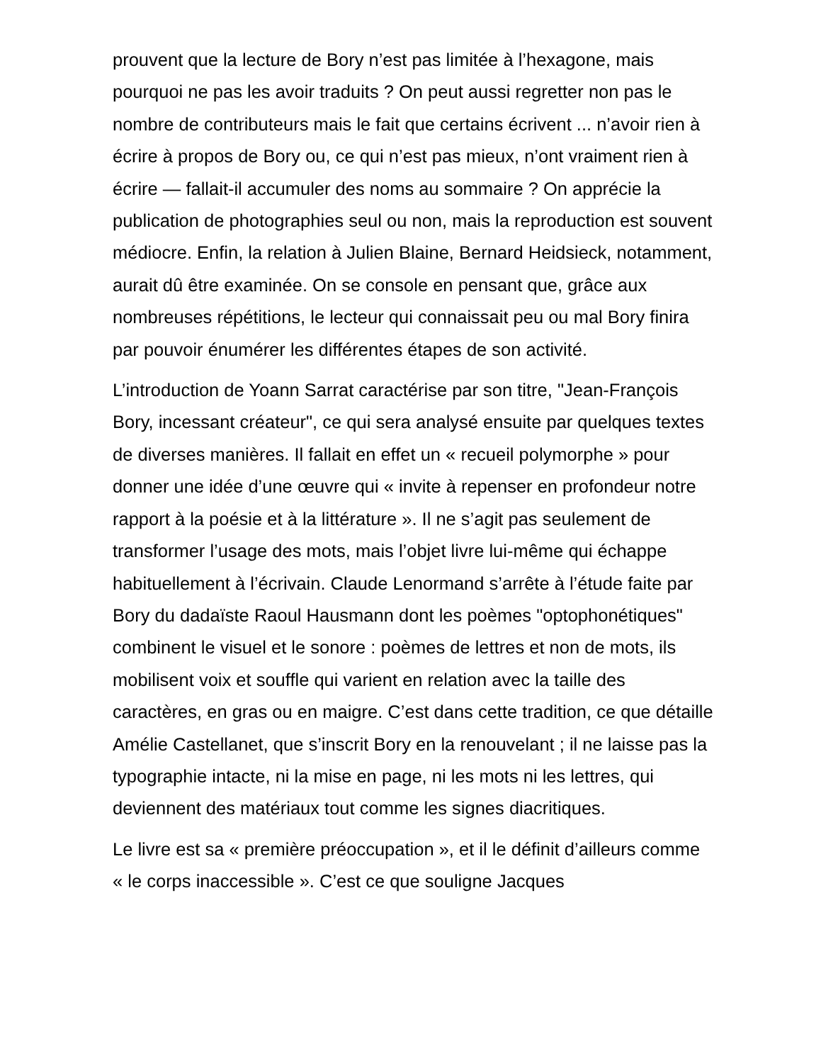prouvent que la lecture de Bory n’est pas limitée à l’hexagone, mais pourquoi ne pas les avoir traduits ? On peut aussi regretter non pas le nombre de contributeurs mais le fait que certains écrivent ... n’avoir rien à écrire à propos de Bory ou, ce qui n’est pas mieux, n’ont vraiment rien à écrire — fallait-il accumuler des noms au sommaire ? On apprécie la publication de photographies seul ou non, mais la reproduction est souvent médiocre. Enfin, la relation à Julien Blaine, Bernard Heidsieck, notamment, aurait dû être examinée. On se console en pensant que, grâce aux nombreuses répétitions, le lecteur qui connaissait peu ou mal Bory finira par pouvoir énumérer les différentes étapes de son activité.
L’introduction de Yoann Sarrat caractérise par son titre, "Jean-François Bory, incessant créateur", ce qui sera analysé ensuite par quelques textes de diverses manières. Il fallait en effet un « recueil polymorphe » pour donner une idée d’une œuvre qui « invite à repenser en profondeur notre rapport à la poésie et à la littérature ». Il ne s’agit pas seulement de transformer l’usage des mots, mais l’objet livre lui-même qui échappe habituellement à l’écrivain. Claude Lenormand s’arrête à l’étude faite par Bory du dadaïste Raoul Hausmann dont les poèmes "optophonétiques" combinent le visuel et le sonore : poèmes de lettres et non de mots, ils mobilisent voix et souffle qui varient en relation avec la taille des caractères, en gras ou en maigre. C’est dans cette tradition, ce que détaille Amélie Castellanet, que s’inscrit Bory en la renouvelant ; il ne laisse pas la typographie intacte, ni la mise en page, ni les mots ni les lettres, qui deviennent des matériaux tout comme les signes diacritiques.
Le livre est sa « première préoccupation », et il le définit d’ailleurs comme « le corps inaccessible ». C’est ce que souligne Jacques